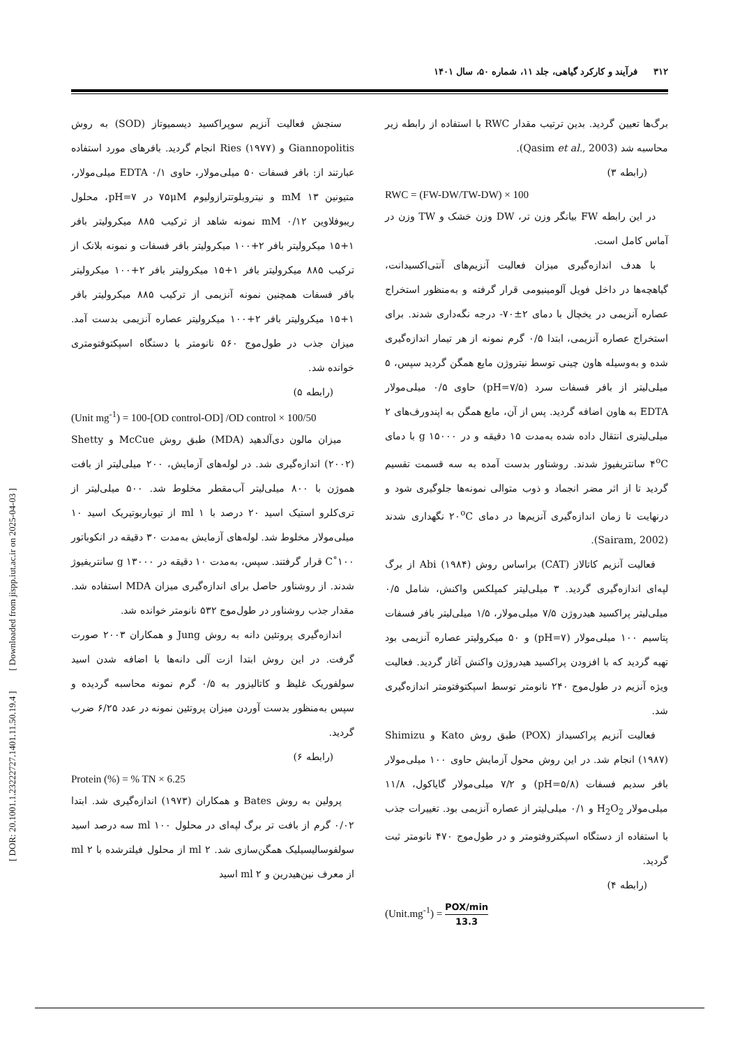۳۱۲ فرآیند و کارکرد گیاهی، جلد ۱۱، شماره ۵۰، سال ۱۴۰۱
برگ‌ها تعیین گردید. بدین ترتیب مقدار RWC با استفاده از رابطه زیر محاسبه شد (Qasim et al., 2003).
(رابطه ۳)
RWC = (FW-DW/TW-DW) × 100
در این رابطه FW بیانگر وزن تر، DW وزن خشک و TW وزن در آماس کامل است.
با هدف اندازه‌گیری میزان فعالیت آنزیم‌های آنتی‌اکسیدانت، گیاهچه‌ها در داخل فویل آلومینیومی قرار گرفته و به‌منظور استخراج عصاره آنزیمی در یخچال با دمای ۲±۷۰- درجه نگه‌داری شدند. برای استخراج عصاره آنزیمی، ابتدا ۰/۵ گرم نمونه از هر تیمار اندازه‌گیری شده و به‌وسیله هاون چینی توسط نیتروژن مایع همگن گردید سپس، ۵ میلی‌لیتر از بافر فسفات سرد (pH=۷/۵) حاوی ۰/۵ میلی‌مولار EDTA به هاون اضافه گردید. پس از آن، مایع همگن به اپندورف‌های ۲ میلی‌لیتری انتقال داده شده به‌مدت ۱۵ دقیقه و در g ۱۵۰۰۰ با دمای ۴<sup>o</sup>C سانتریفیوژ شدند. روشناور بدست آمده به سه قسمت تقسیم گردید تا از اثر مضر انجماد و ذوب متوالی نمونه‌ها جلوگیری شود و درنهایت تا زمان اندازه‌گیری آنزیم‌ها در دمای ۲۰<sup>o</sup>C نگهداری شدند (Sairam, 2002).
فعالیت آنزیم کاتالاز (CAT) براساس روش Abi (۱۹۸۴) از برگ لپه‌ای اندازه‌گیری گردید. ۳ میلی‌لیتر کمپلکس واکنش، شامل ۰/۵ میلی‌لیتر پراکسید هیدروژن ۷/۵ میلی‌مولار، ۱/۵ میلی‌لیتر بافر فسفات پتاسیم ۱۰۰ میلی‌مولار (pH=۷) و ۵۰ میکرولیتر عصاره آنزیمی بود تهیه گردید که با افزودن پراکسید هیدروژن واکنش آغاز گردید. فعالیت ویژه آنزیم در طول‌موج ۲۴۰ نانومتر توسط اسپکتوفتومتر اندازه‌گیری شد.
فعالیت آنزیم پراکسیداز (POX) طبق روش Kato و Shimizu (۱۹۸۷) انجام شد. در این روش محول آزمایش حاوی ۱۰۰ میلی‌مولار بافر سدیم فسفات (pH=۵/۸) و ۷/۲ میلی‌مولار گایاکول، ۱۱/۸ میلی‌مولار H<sub>2</sub>O<sub>2</sub> و ۰/۱ میلی‌لیتر از عصاره آنزیمی بود. تغییرات جذب با استفاده از دستگاه اسپکتروفتومتر و در طول‌موج ۴۷۰ نانومتر ثبت گردید.
(رابطه ۴)
(Unit.mg<sup>-1</sup>) = POX/min 13.3
سنجش فعالیت آنزیم سوپراکسید دیسمیوتاز (SOD) به روش Giannopolitis و Ries (۱۹۷۷) انجام گردید. بافرهای مورد استفاده عبارتند از: بافر فسفات ۵۰ میلی‌مولار، حاوی EDTA ۰/۱ میلی‌مولار، متیونین ۱۳ mM و نیتروبلوتترازولیوم ۷۵μM در pH=۷، محلول ریبوفلاوین ۰/۱۲ mM نمونه شاهد از ترکیب ۸۸۵ میکرولیتر بافر ۱+۱۵ میکرولیتر بافر ۲+۱۰۰ میکرولیتر بافر فسفات و نمونه بلانک از ترکیب ۸۸۵ میکرولیتر بافر ۱+۱۵ میکرولیتر بافر ۲+۱۰۰ میکرولیتر بافر فسفات همچنین نمونه آنزیمی از ترکیب ۸۸۵ میکرولیتر بافر ۱+۱۵ میکرولیتر بافر ۲+۱۰۰ میکرولیتر عصاره آنزیمی بدست آمد. میزان جذب در طول‌موج ۵۶۰ نانومتر با دستگاه اسپکتوفتومتری خوانده شد.
(رابطه ۵)
(Unit mg<sup>-1</sup>) = 100-[OD control-OD] /OD control × 100/50
میزان مالون دی‌آلدهید (MDA) طبق روش McCue و Shetty (۲۰۰۲) اندازه‌گیری شد. در لوله‌های آزمایش، ۲۰۰ میلی‌لیتر از بافت هموژن با ۸۰۰ میلی‌لیتر آب‌مقطر مخلوط شد. ۵۰۰ میلی‌لیتر از تری‌کلرو استیک اسید ۲۰ درصد با ۱ ml از تیوباربوتیریک اسید ۱۰ میلی‌مولار مخلوط شد. لوله‌های آزمایش به‌مدت ۳۰ دقیقه در انکوباتور ۱۰۰˚C قرار گرفتند. سپس، به‌مدت ۱۰ دقیقه در g ۱۳۰۰۰ سانتریفیوژ شدند. از روشناور حاصل برای اندازه‌گیری میزان MDA استفاده شد. مقدار جذب روشناور در طول‌موج ۵۳۲ نانومتر خوانده شد.
اندازه‌گیری پروتئین دانه به روش Jung و همکاران ۲۰۰۳ صورت گرفت. در این روش ابتدا ازت آلی دانه‌ها با اضافه شدن اسید سولفوریک غلیظ و کاتالیزور به ۰/۵ گرم نمونه محاسبه گردیده و سپس به‌منظور بدست آوردن میزان پروتئین نمونه در عدد ۶/۲۵ ضرب گردید.
(رابطه ۶)
Protein (%) = % TN × 6.25
پرولین به روش Bates و همکاران (۱۹۷۳) اندازه‌گیری شد. ابتدا ۰/۰۲ گرم از بافت تر برگ لپه‌ای در محلول ۱۰۰ ml سه درصد اسید سولفوسالیسیلیک همگن‌سازی شد. ۲ ml از محلول فیلترشده با ۲ ml از معرف نین‌هیدرین و ۲ ml اسید
[ DOR: 20.1001.1.23222727.1401.11.50.19.4 ] [ Downloaded from jispp.iut.ac.ir on 2025-04-03 ]